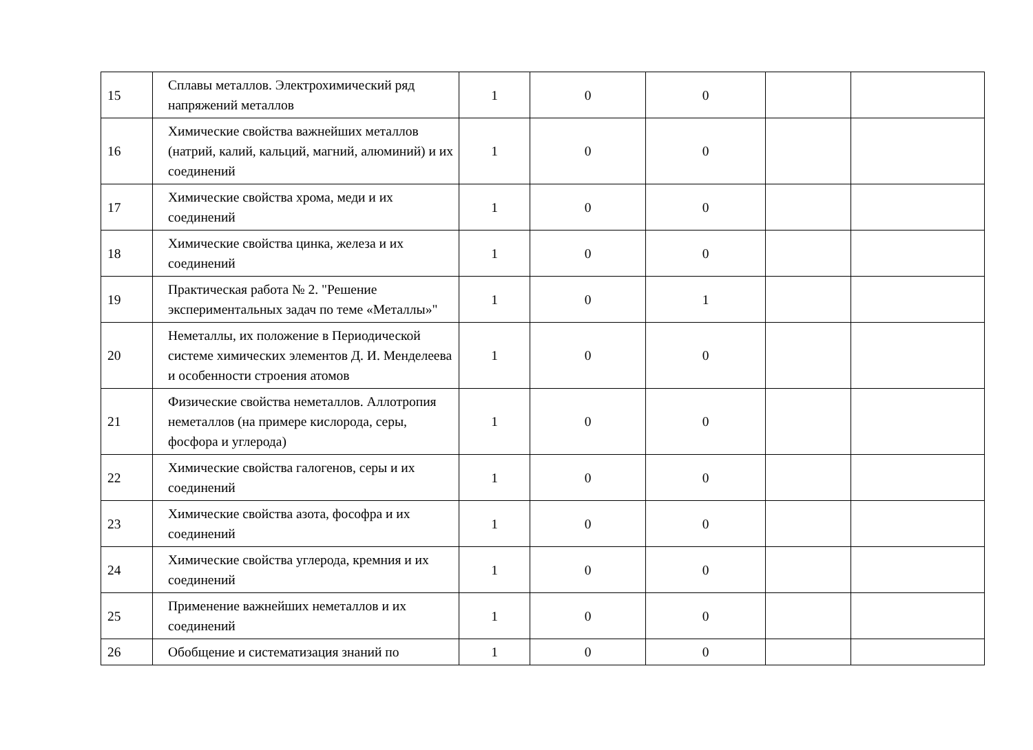| 15 | Сплавы металлов. Электрохимический ряд напряжений металлов | 1 | 0 | 0 | | |
| 16 | Химические свойства важнейших металлов (натрий, калий, кальций, магний, алюминий) и их соединений | 1 | 0 | 0 | | |
| 17 | Химические свойства хрома, меди и их соединений | 1 | 0 | 0 | | |
| 18 | Химические свойства цинка, железа и их соединений | 1 | 0 | 0 | | |
| 19 | Практическая работа № 2. "Решение экспериментальных задач по теме «Металлы»" | 1 | 0 | 1 | | |
| 20 | Неметаллы, их положение в Периодической системе химических элементов Д. И. Менделеева и особенности строения атомов | 1 | 0 | 0 | | |
| 21 | Физические свойства неметаллов. Аллотропия неметаллов (на примере кислорода, серы, фосфора и углерода) | 1 | 0 | 0 | | |
| 22 | Химические свойства галогенов, серы и их соединений | 1 | 0 | 0 | | |
| 23 | Химические свойства азота, фософра и их соединений | 1 | 0 | 0 | | |
| 24 | Химические свойства углерода, кремния и их соединений | 1 | 0 | 0 | | |
| 25 | Применение важнейших неметаллов и их соединений | 1 | 0 | 0 | | |
| 26 | Обобщение и систематизация знаний по | 1 | 0 | 0 | | |